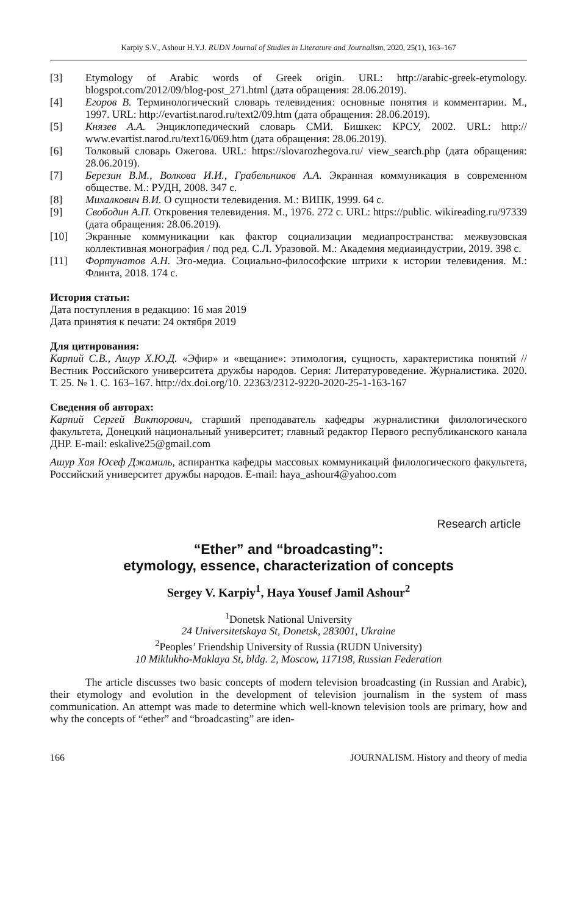Karpiy S.V., Ashour H.Y.J. RUDN Journal of Studies in Literature and Journalism, 2020, 25(1), 163–167
[3] Etymology of Arabic words of Greek origin. URL: http://arabic-greek-etymology. blogspot.com/2012/09/blog-post_271.html (дата обращения: 28.06.2019).
[4] Егоров В. Терминологический словарь телевидения: основные понятия и комментарии. М., 1997. URL: http://evartist.narod.ru/text2/09.htm (дата обращения: 28.06.2019).
[5] Князев А.А. Энциклопедический словарь СМИ. Бишкек: КРСУ, 2002. URL: http:// www.evartist.narod.ru/text16/069.htm (дата обращения: 28.06.2019).
[6] Толковый словарь Ожегова. URL: https://slovarozhegova.ru/ view_search.php (дата обращения: 28.06.2019).
[7] Березин В.М., Волкова И.И., Грабельников А.А. Экранная коммуникация в современном обществе. М.: РУДН, 2008. 347 с.
[8] Михалкович В.И. О сущности телевидения. М.: ВИПК, 1999. 64 с.
[9] Свободин А.П. Откровения телевидения. М., 1976. 272 с. URL: https://public. wikireading.ru/97339 (дата обращения: 28.06.2019).
[10] Экранные коммуникации как фактор социализации медиапространства: межвузовская коллективная монография / под ред. С.Л. Уразовой. М.: Академия медиаиндустрии, 2019. 398 с.
[11] Фортунатов А.Н. Эго-медиа. Социально-философские штрихи к истории телевидения. М.: Флинта, 2018. 174 с.
История статьи:
Дата поступления в редакцию: 16 мая 2019
Дата принятия к печати: 24 октября 2019
Для цитирования:
Карпий С.В., Ашур Х.Ю.Д. «Эфир» и «вещание»: этимология, сущность, характеристика понятий // Вестник Российского университета дружбы народов. Серия: Литературоведение. Журналистика. 2020. Т. 25. № 1. С. 163–167. http://dx.doi.org/10. 22363/2312-9220-2020-25-1-163-167
Сведения об авторах:
Карпий Сергей Викторович, старший преподаватель кафедры журналистики филологического факультета, Донецкий национальный университет; главный редактор Первого республиканского канала ДНР. E-mail: eskalive25@gmail.com
Ашур Хая Юсеф Джамиль, аспирантка кафедры массовых коммуникаций филологического факультета, Российский университет дружбы народов. E-mail: haya_ashour4@yahoo.com
Research article
“Ether” and “broadcasting”:
etymology, essence, characterization of concepts
Sergey V. Karpiy<sup>1</sup>, Haya Yousef Jamil Ashour<sup>2</sup>
<sup>1</sup> Donetsk National University
24 Universitetskaya St, Donetsk, 283001, Ukraine
<sup>2</sup> Peoples’ Friendship University of Russia (RUDN University)
10 Miklukho-Maklaya St, bldg. 2, Moscow, 117198, Russian Federation
The article discusses two basic concepts of modern television broadcasting (in Russian and Arabic), their etymology and evolution in the development of television journalism in the system of mass communication. An attempt was made to determine which well-known television tools are primary, how and why the concepts of “ether” and “broadcasting” are iden-
166 JOURNALISM. History and theory of media